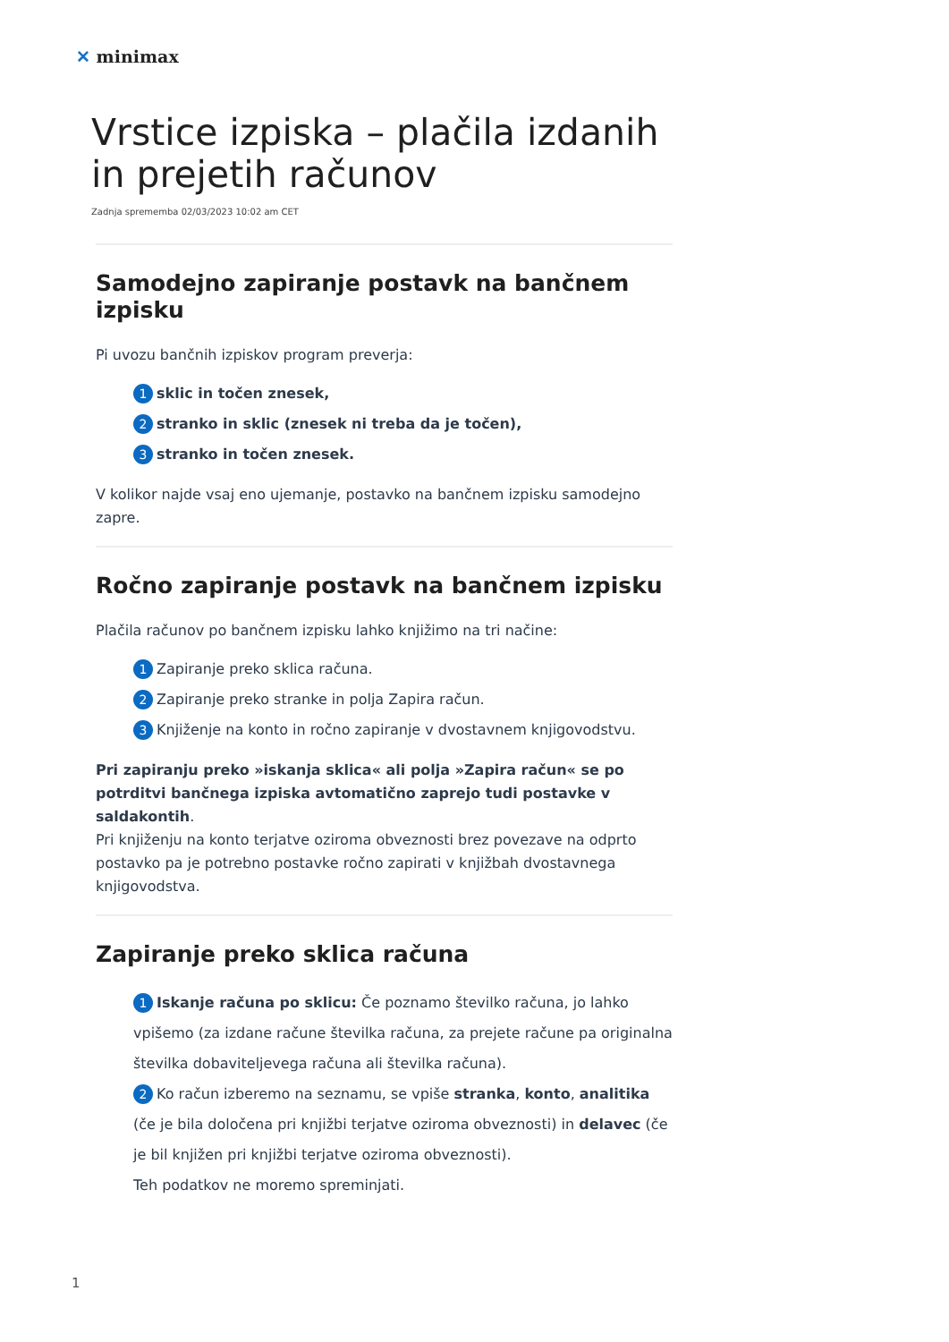✕ minimax
Vrstice izpiska – plačila izdanih in prejetih računov
Zadnja sprememba 02/03/2023 10:02 am CET
Samodejno zapiranje postavk na bančnem izpisku
Pi uvozu bančnih izpiskov program preverja:
1 sklic in točen znesek,
2 stranko in sklic (znesek ni treba da je točen),
3 stranko in točen znesek.
V kolikor najde vsaj eno ujemanje, postavko na bančnem izpisku samodejno zapre.
Ročno zapiranje postavk na bančnem izpisku
Plačila računov po bančnem izpisku lahko knjižimo na tri načine:
1 Zapiranje preko sklica računa.
2 Zapiranje preko stranke in polja Zapira račun.
3 Knjiženje na konto in ročno zapiranje v dvostavnem knjigovodstvu.
Pri zapiranju preko »iskanja sklica« ali polja »Zapira račun« se po potrditvi bančnega izpiska avtomatično zaprejo tudi postavke v saldakontih.
Pri knjiženju na konto terjatve oziroma obveznosti brez povezave na odprto postavko pa je potrebno postavke ročno zapirati v knjižbah dvostavnega knjigovodstva.
Zapiranje preko sklica računa
1 Iskanje računa po sklicu: Če poznamo številko računa, jo lahko vpišemo (za izdane račune številka računa, za prejete račune pa originalna številka dobaviteljevega računa ali številka računa).
2 Ko račun izberemo na seznamu, se vpiše stranka, konto, analitika (če je bila določena pri knjižbi terjatve oziroma obveznosti) in delavec (če je bil knjižen pri knjižbi terjatve oziroma obveznosti).
Teh podatkov ne moremo spreminjati.
1